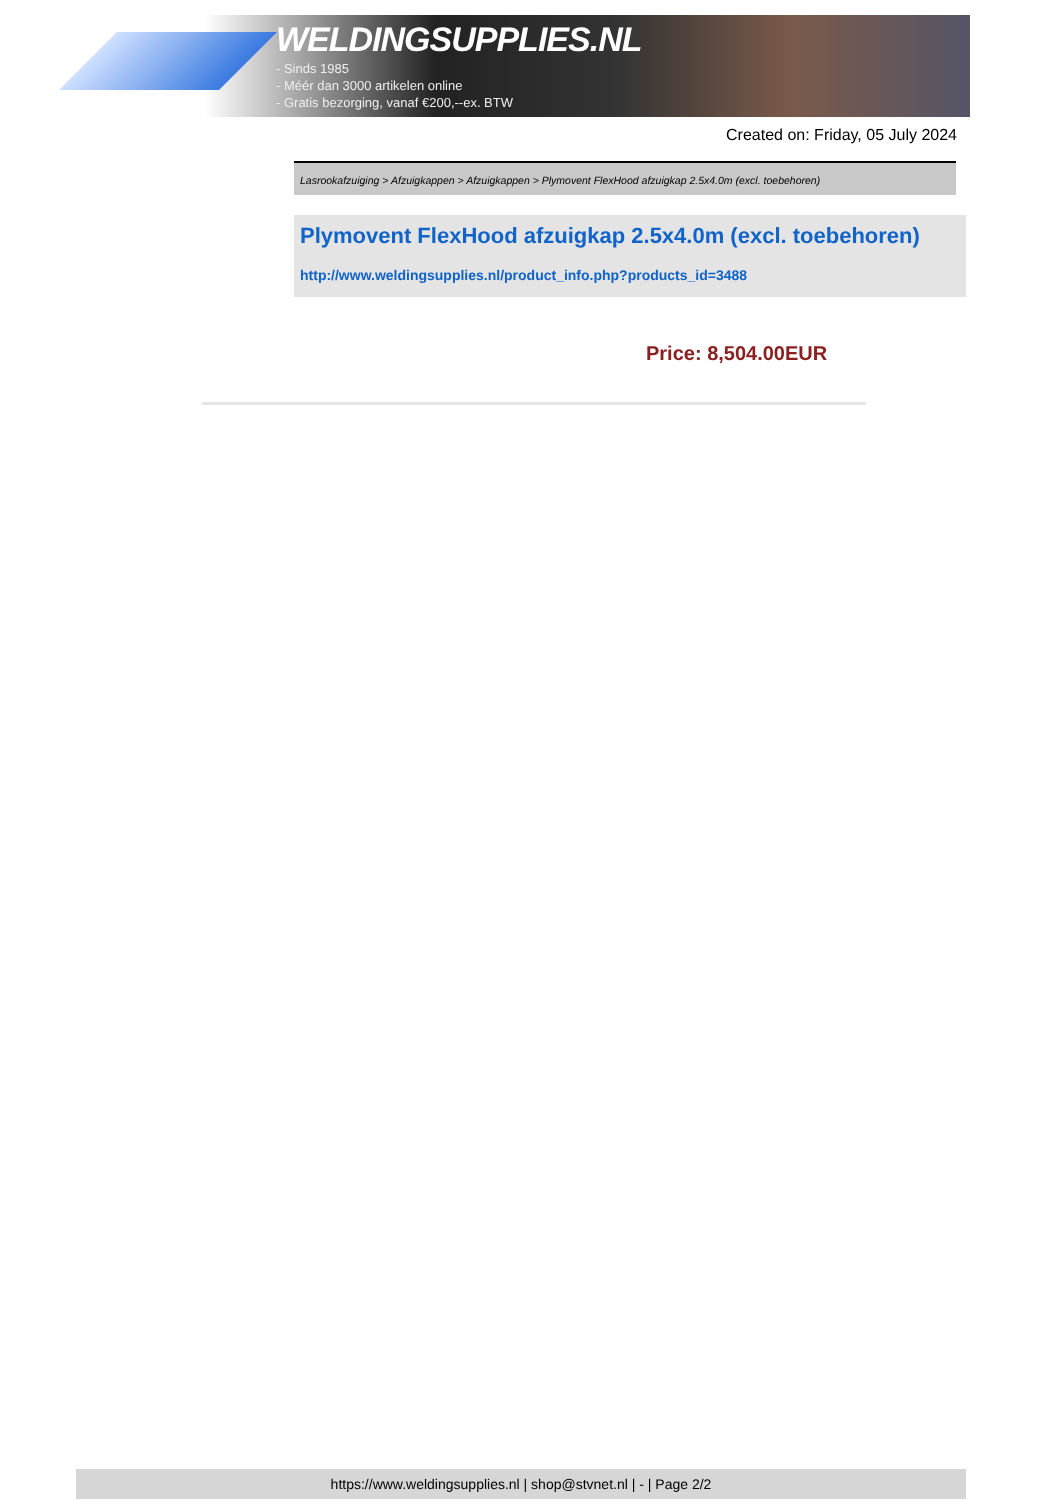WELDINGSUPPLIES.NL
- Sinds 1985
- Méér dan 3000 artikelen online
- Gratis bezorging, vanaf €200,--ex. BTW
Created on: Friday, 05 July 2024
Lasrookafzuiging > Afzuigkappen > Afzuigkappen > Plymovent FlexHood afzuigkap 2.5x4.0m (excl. toebehoren)
Plymovent FlexHood afzuigkap 2.5x4.0m (excl. toebehoren)
http://www.weldingsupplies.nl/product_info.php?products_id=3488
Price: 8,504.00EUR
https://www.weldingsupplies.nl | shop@stvnet.nl | - | Page 2/2